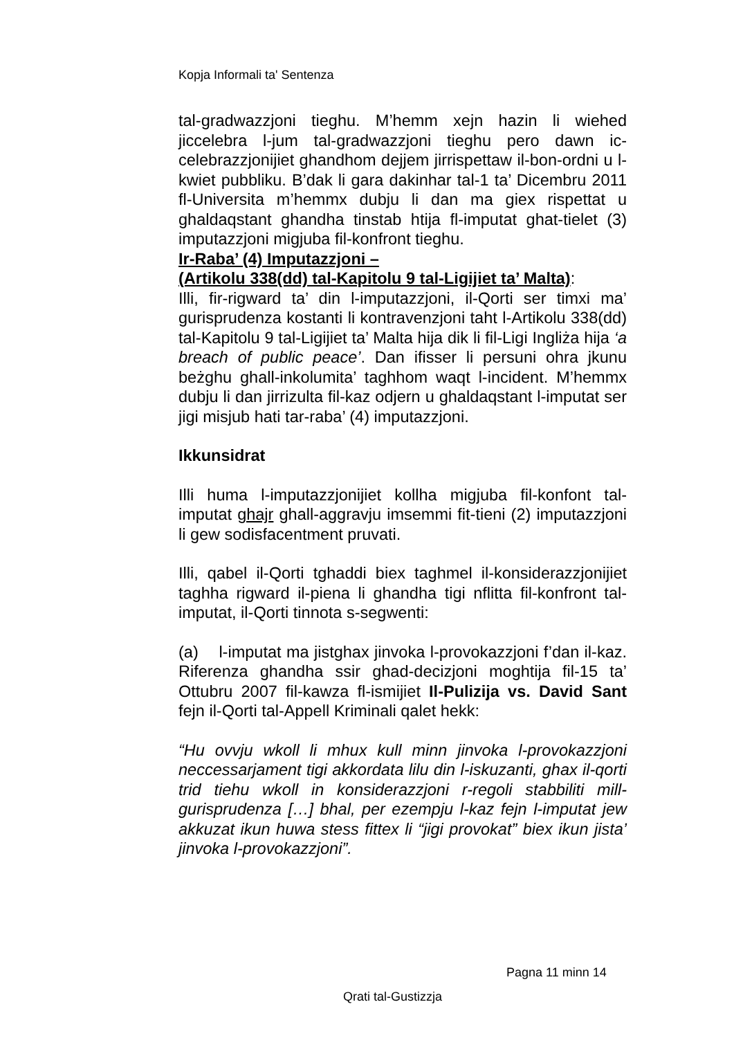Kopja Informali ta' Sentenza
tal-gradwazzjoni tieghu. M’hemm xejn hazin li wiehed jiccelebra l-jum tal-gradwazzjoni tieghu pero dawn ic-celebrazzjonijiet ghandhom dejjem jirrispettaw il-bon-ordni u l-kwiet pubbliku. B’dak li gara dakinhar tal-1 ta’ Dicembru 2011 fl-Universita m’hemmx dubju li dan ma giex rispettat u ghaldaqstant ghandha tinstab htija fl-imputat ghat-tielet (3) imputazzjoni migjuba fil-konfront tieghu.
Ir-Raba’ (4) Imputazzjoni –
(Artikolu 338(dd) tal-Kapitolu 9 tal-Ligijiet ta’ Malta):
Illi, fir-rigward ta’ din l-imputazzjoni, il-Qorti ser timxi ma’ gurisprudenza kostanti li kontravenzjoni taht l-Artikolu 338(dd) tal-Kapitolu 9 tal-Ligijiet ta’ Malta hija dik li fil-Ligi Ingliża hija ‘a breach of public peace’. Dan ifisser li persuni ohra jkunu beżghu ghall-inkolumita’ taghhom waqt l-incident. M’hemmx dubju li dan jirrizulta fil-kaz odjern u ghaldaqstant l-imputat ser jigi misjub hati tar-raba’ (4) imputazzjoni.
Ikkunsidrat
Illi huma l-imputazzjonijiet kollha migjuba fil-konfont tal-imputat ghajr ghall-aggravju imsemmi fit-tieni (2) imputazzjoni li gew sodisfacentment pruvati.
Illi, qabel il-Qorti tghaddi biex taghmel il-konsiderazzjonijiet taghha rigward il-piena li ghandha tigi nflitta fil-konfront tal-imputat, il-Qorti tinnota s-segwenti:
(a) l-imputat ma jistghax jinvoka l-provokazzjoni f’dan il-kaz. Riferenza ghandha ssir ghad-decizjoni moghtija fil-15 ta’ Ottubru 2007 fil-kawza fl-ismijiet Il-Pulizija vs. David Sant fejn il-Qorti tal-Appell Kriminali qalet hekk:
“Hu ovvju wkoll li mhux kull minn jinvoka l-provokazzjoni neccessarjament tigi akkordata lilu din l-iskuzanti, ghax il-qorti trid tiehu wkoll in konsiderazzjoni r-regoli stabbiliti mill-gurisprudenza […] bhal, per ezempju l-kaz fejn l-imputat jew akkuzat ikun huwa stess fittex li “jigi provokat” biex ikun jista’ jinvoka l-provokazzjoni”.
Pagna 11 minn 14
Qrati tal-Gustizzja